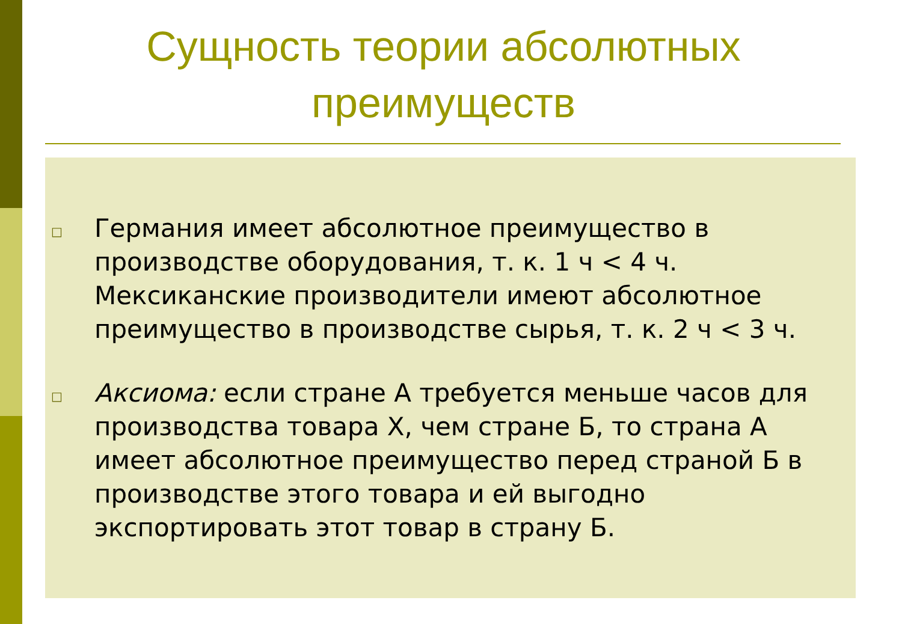Сущность теории абсолютных преимуществ
□
Германия имеет абсолютное преимущество в производстве оборудования, т. к. 1 ч < 4 ч. Мексиканские производители имеют абсолютное преимущество в производстве сырья, т. к. 2 ч < 3 ч.
□
Аксиома: если стране А требуется меньше часов для производства товара Х, чем стране Б, то страна А имеет абсолютное преимущество перед страной Б в производстве этого товара и ей выгодно экспортировать этот товар в страну Б.